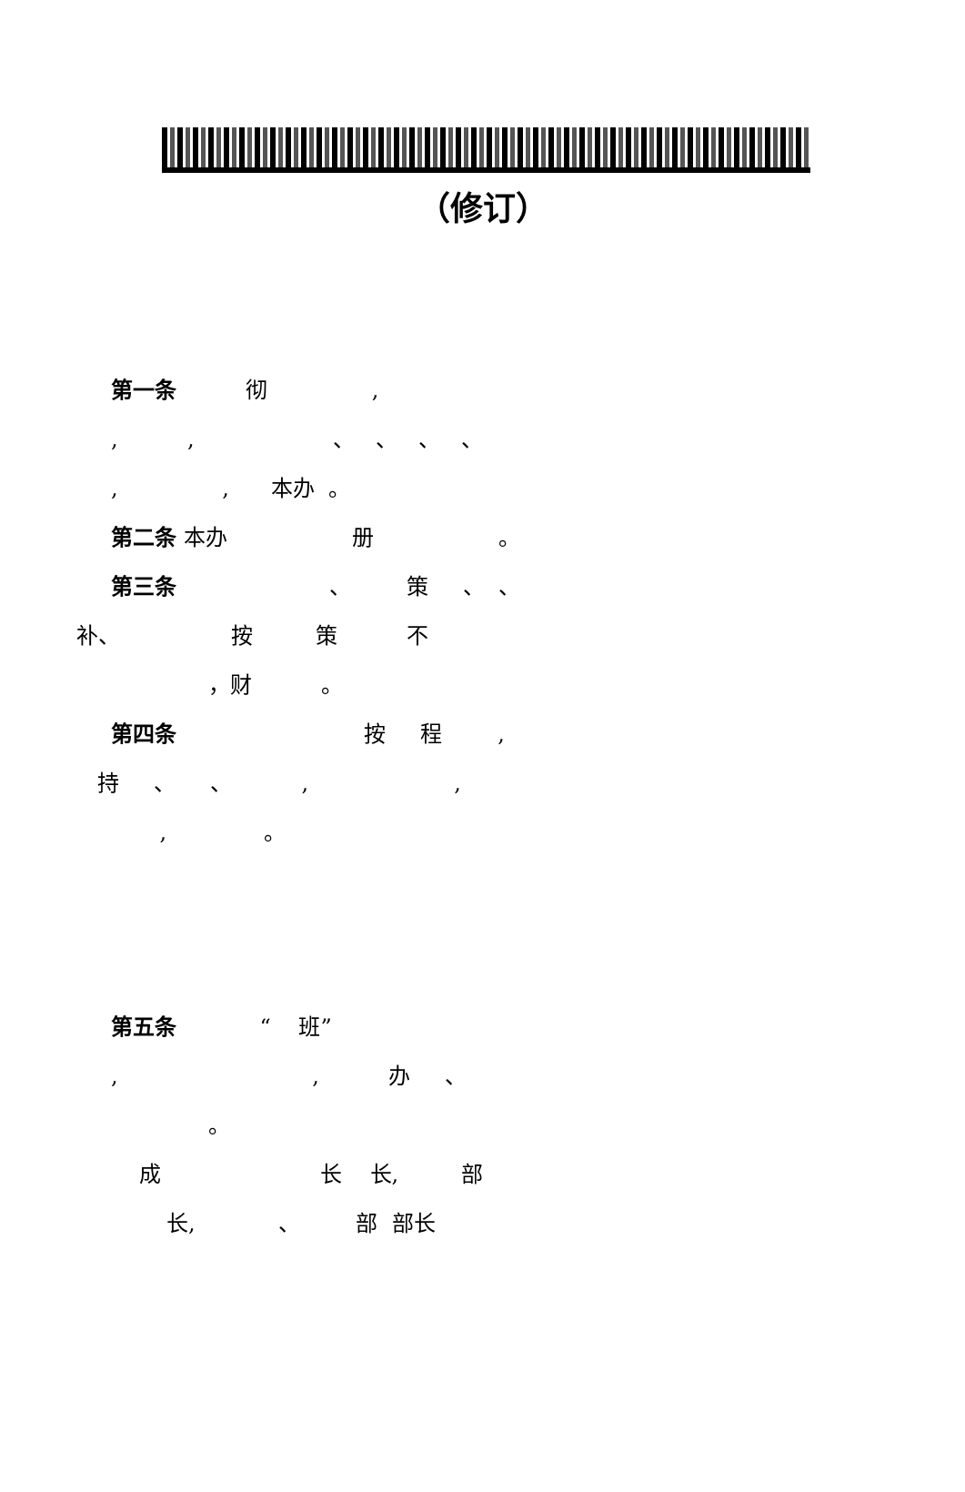（修订）
第一条 彻 ,
, , 、 、 、 、
, , 本办 。
第二条 本办 册 。
第三条 、 策 、 、
补、 按 策 不
，财 。
第四条 按 程 ,
持 、 、 , ,
, 。
第五条 “ 班”
, , 办 、
。
成 长 长, 部
长, 、 部 部长